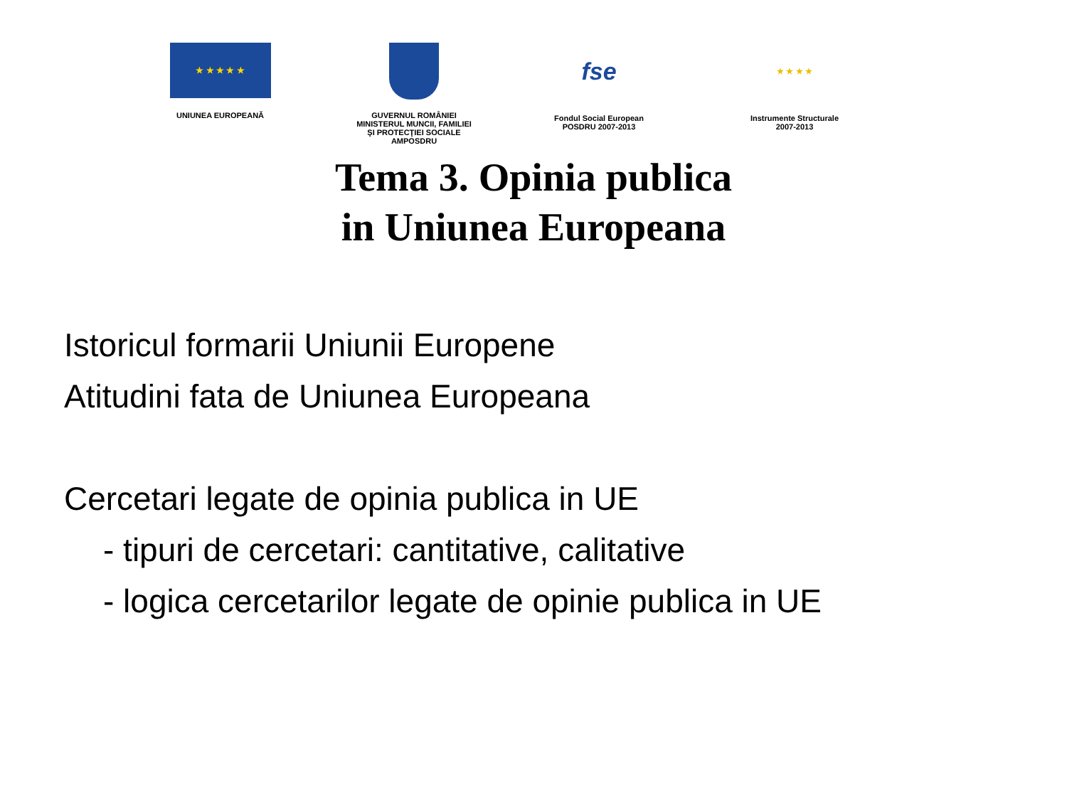★ ★ ★ ★ ★
UNIUNEA EUROPEANĂ
GUVERNUL ROMÂNIEI
MINISTERUL MUNCII, FAMILIEI
ŞI PROTECŢIEI SOCIALE
AMPOSDRU
fse
Fondul Social European
POSDRU 2007-2013
★ ★ ★ ★
Instrumente Structurale
2007-2013
Tema 3. Opinia publica
in Uniunea Europeana
Istoricul formarii Uniunii Europene
Atitudini fata de Uniunea Europeana
Cercetari legate de opinia publica in UE
- tipuri de cercetari: cantitative, calitative
- logica cercetarilor legate de opinie publica in UE